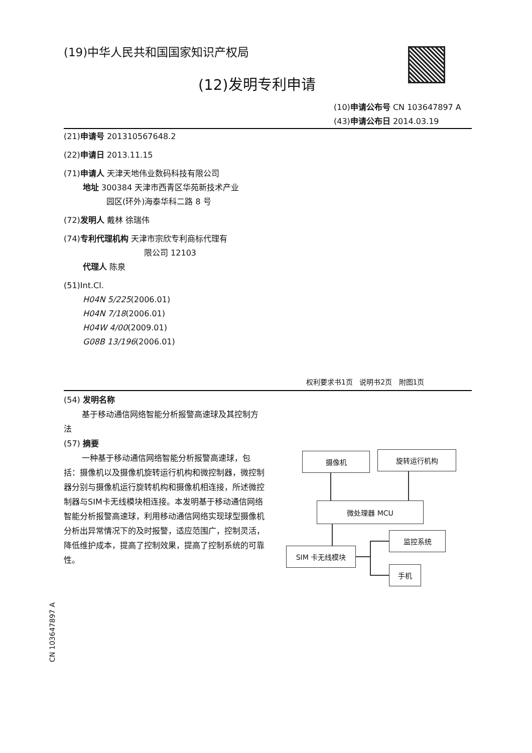(19)中华人民共和国国家知识产权局
(12)发明专利申请
(10)申请公布号 CN 103647897 A
(43)申请公布日 2014.03.19
(21)申请号 201310567648.2
(22)申请日 2013.11.15
(71)申请人 天津天地伟业数码科技有限公司
地址 300384 天津市西青区华苑新技术产业
园区(环外)海泰华科二路 8 号
(72)发明人 戴林 徐瑞伟
(74)专利代理机构 天津市宗欣专利商标代理有
限公司 12103
代理人 陈泉
(51)Int.Cl.
H04N 5/225(2006.01)
H04N 7/18(2006.01)
H04W 4/00(2009.01)
G08B 13/196(2006.01)
权利要求书1页 说明书2页 附图1页
(54) 发明名称
基于移动通信网络智能分析报警高速球及其控制方法
(57) 摘要
一种基于移动通信网络智能分析报警高速球，包括：摄像机以及摄像机旋转运行机构和微控制器，微控制器分别与摄像机运行旋转机构和摄像机相连接，所述微控制器与SIM卡无线模块相连接。本发明基于移动通信网络智能分析报警高速球，利用移动通信网络实现球型摄像机分析出异常情况下的及时报警，适应范围广，控制灵活，降低维护成本，提高了控制效果，提高了控制系统的可靠性。
摄像机 旋转运行机构
微处理器 MCU
监控系统
SIM 卡无线模块
手机
CN 103647897 A